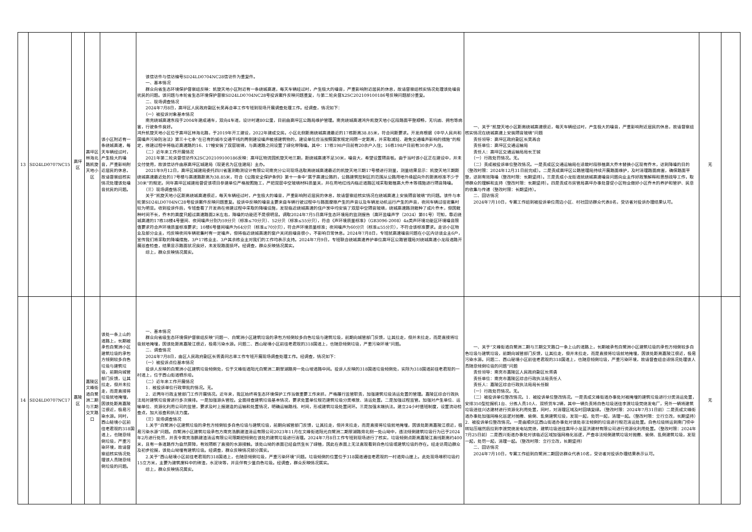| 13 | SD24LD0707NC15 | 高坪区 | 高坪区林海北路凯旋天地小区 | 该小区附近有一条绕城高速，每天车辆经过时，产生极大的噪音，严重影响附近居民的休息，故请督察组核实情况处理该处噪音扰民的问题。 | 该信访件与信访编号SD24LD0704NC28信访件为重复件。 一、基本情况 群众向省生态环境保护督察组反映：凯旋天地小区附近有一条绕城高速，每天车辆经过时，产生极大的噪音，严重影响附近居民的休息，故请督察组核实情况处理该处噪音扰民的问题。该问题与本轮省生态环境保护督察SD24LD0704NC28号投诉案件反映问题重复，与第二轮央督X2SC202109100186号反映问题部分重复。 二、现场调查情况 2024年7月8日，高坪区人民政府副区长吴再合率工作专班到现场开展调查处理工作。经调查，情况如下： （一）被投诉对象基本情况 南充绕城高速东段于2004年建成通车，双向4车道，设计时速80公里，目前由高坪区公路局维护管理。南充绕城高速鸿升凯旋天地小区段路面平整顺畅，无坑凼、拥包等病害，行驶条件良好。 鸿升凯旋天地小区位于高坪区林海北路，于2019年开工建设，2022年建成交房。小区北侧距离绕城高速最近的17栋距离38.85米，符合间距要求。开发商根据《中华人民共和国噪声污染防治法》第三十七条“在已有的城市交通干线的两侧建设噪声敏感建筑物的，建设单位应当按照国家规定间隔一定距离，并采取减轻、避免交通噪声影响的措施”的规定，修建过程中将临近高速路的16、17幢安装了双层玻璃，与高速路之间设置了绿化带降噪。其中：17栋198户目前有20余户入住；16栋198户目前有30余户入住。 （二）近年来工作开展情况 2021年第二轮央督信访件X2SC202109100186反映：高坪区物流园凯旋天地三期，距绕城高速不足30米，噪音大，希望设置隔音板。由于当时该小区正在建设中，并未交付使用，故该信访件由原高坪区城建局（现更名为区住建局）主办。 2021年9月12日，高坪区城建局委托四川省蓬测勘测设计有限公司南充分公司现场选取离绕城高速最近的凯旋天地三期17号楼进行测量，测量结果显示：凯旋天地三期距绕城高速最近处的17号楼与高速路距离为38.85米，符合《公路安全保护条例》第十一条中“属于高速公路的，公路建筑控制区的范围从公路用地外缘起向外的距离标准不少于30米”的规定。同年高坪区城建局督促该项目参建单位严格按图施工，严把双层中空玻璃材料质量关，并在用地红线内临近道路区域采取栽植高大乔木等措施进行隔音降噪。 （三）现场调查情况 关于“凯旋天地小区距离绕城高速很近，每天车辆经过时，产生极大的噪音，严重影响附近居民的休息，故请督察组核实情况在绕城高速上安装隔音玻璃”的问题。该件与本轮第SD24LD0704NC28号投诉案件反映问题重复。投诉中反映的噪音主要来自车辆行驶过程中与路面摩擦产生的声音以及车辆发动机运行产生的声音，夜间车辆过往密集时较为明显。收到投诉件后，专班查看了开发商在修建过程中采取的降噪设施，发现临近绕城高速的住户家中均安装了双层中空隔音玻璃，绕城高速路测栽种了成片乔木，但因栽种时间不长，乔木的高度只超过高速路面2米左右，降噪的功能还不是很明显。调取2024年7月5日高坪生态环境局的监测报告（高环监噪声字（2024）第01号）可知，靠近绕城高速的17栋18楼4号昼间、夜间噪声分别为59分贝（标准≤70分贝）、52分贝（标准≤55分贝），符合《声环境质量标准》（GB3096-2008）4a类声环境功能区环境噪音限值要求符合声环境质量标准要求；10楼6号昼间噪声为64分贝（标准≤70分贝），符合声环境质量标准；夜间噪声为60分贝（标准≤55分贝），不符合该标准要求。走访小区物业及部分业主，均反映夜间车辆密集时有一定噪声，但将临近绕城高速的窗户关闭后噪音很小，不影响日常休息。2024年7月8日，专班就高速噪音问题在小区内访谈业主6户，宣传我们将采取的降噪措施，3户17栋业主、3户其余栋业主对我们的工作均表示支持。2024年7月9日，专班联合绕城高速养护单位高坪区公路管理局对绕城高速小龙段道路开展巡查检查，结果显示路面状况良好，未发现路面损坏。经调查，群众反映情况属实。 综上，群众反映情况属实。 | 一、关于“凯旋天地小区距离绕城高速很近，每天车辆经过时，产生极大的噪音，严重影响附近居民的休息，故请督察组核实情况在绕城高速上安装隔音玻璃”问题 责任领导：高坪区政府副区长吴再合 责任单位：高坪区交通运输局 责任人：高坪区交通运输局局长王铖 （一）行政处罚情况。无。 （二）责成被投诉单位整改情况。一是责成区交通运输局在适栽时段移植高大乔木替换小区现有乔木，达到降噪的目的（整改时限：2024年12月31日前完成）。二是责成高坪区公路管理局持续开展路面维护，及时清理路面病害，确保路面平整，达到有效降噪（整改时限：长期坚持）。三是责成小龙街道就绕城高速噪音问题向业主作好政策解释和思想疏导工作，取得群众的理解和支持（整改时限：长期坚持）。四是责成市房管局高坪办事处督促小区物业做好小区乔木的养护和管护、民意的收集与传递（整改时限：长期坚持）。 二、回访情况 2024年7月10日，专案工作组到被投诉单位周边小区、村社回访群众代表8名，受访者对投诉办理结果认可。 | 无 | |
| 14 | SD24LD0707NC17 | 嘉陵区 | 嘉陵区文峰街道白鹭洲二期与三期交叉路口 | 该处一条上山的道路上，长期被承包白鹭洲小区建筑垃圾的承包方倾倒较多白色垃圾与建筑垃圾，前期向城管部门反馈，让其拉走，但并未拉走，而是直接将垃圾就地掩埋，因该处距离嘉陵江很近，极易污染水源。同时，西山秘境小区前往老君观的318国道上，也随意倾倒垃圾，严重污染环境，故请督察组核实情况处理该人员随意倾倒垃圾的问题。 | 一、基本情况 群众向省级生态环境保护督察组反映“问题一、白鹭洲小区建筑垃圾的承包方倾倒较多白色垃圾与建筑垃圾，前期向城管部门反馈，让其拉走，但并未拉走，而是直接将垃圾就地掩埋，因该处距离嘉陵江很近，极易污染水源。问题二、西山秘境小区前往老君观的318国道上，也随意倾倒垃圾，严重污染环境”问题。 二、调查情况 2024年7月8日，由区人民政府副区长胥勇同志率工作专班开展现场调查处理工作。经调查，情况如下： （一）被投诉点位基本情况 投诉人反映的白鹭洲小区建筑垃圾倾倒处，位于文峰街道阳光白鹭洲二期翠湖路旁一处山坡道路中间。投诉人反映的318国道垃圾倾倒处，实际为318国道前往老君观的一村道上，位于西山街道栖乐垭。 （二）近年来工作开展情况 1．被投诉单位行政审批的情况。无。 2．近两年行政主管部门工作开展情况。近年来，我区始终将生态环境保护工作当做重要工作来抓，严格履行监管职责，加强建筑垃圾清运处置的管理。嘉陵区综合行政执法局对建筑垃圾曾进行多次摸排。一是加强源头管控。全面排查建筑垃圾基本情况，要求处置单位规范建筑垃圾分类堆放、清运处置。二是加强过程监管。加强对产生单位、运输单位、资源化利用公司的监管，要求及时上报建造的运输和处置情况，明确运输路线、时间，形成建筑垃圾处置闭环。三是加强末端执法。建立24小时值班制度，设置流动检查点，加大巡查和执法力度。 （三）现场调查情况 1.关于“白鹭洲小区建筑垃圾的承包方倾倒较多白色垃圾与建筑垃圾，前期向城管部门反馈，让其拉走，但并未拉走，而是直接将垃圾就地掩埋，因该处距离嘉陵江很近，极易污染水源”问题。白鹭洲小区建筑垃圾承包方南充浩鹏建渣清运有限公司2023年11月在文峰街道阳光白鹭洲二期翠湖路旁北侧一处山坳中，违法倾倒建筑垃圾行为已于2024年2月进行处罚，并责令南充浩鹏建渣清运有限公司限期把倾倒在该处的建筑垃圾进行清理。2024年7月8日工作专班到现场进行了核实，垃圾倾倒点距离嘉陵江直线距离约400米，且有一条道路作为自然屏障，有效隔断了直接的水源接触。该处山坳的表面已经自然生长了绿植，因此在表面上无法直观看到白色垃圾或建筑垃圾的存在。经走访周边群众及初步挖掘，该处山坳埋有建筑垃圾。经调查，群众反映情况部分属实。 2.关于“西山秘境小区前往老君观的318国道上，也随意倾倒垃圾，严重污染环境”问题。垃圾倾倒的位置位于318国道通往老君观的一村道旁山崖上。此处现场堆积垃圾约15立方米，主要为建筑废料中的砖渣，水泥块等，并且伴有少量白色垃圾。经调查，群众反映情况属实。 综上，群众反映情况属实。 | 一、关于“文峰街道白鹭洲二期与三期交叉路口一条上山的道路上，长期被承包白鹭洲小区建筑垃圾的承包方倾倒较多白色垃圾与建筑垃圾，前期向城管部门反馈，让其拉走，但并未拉走，而是直接将垃圾就地掩埋，因该处距离嘉陵江很近，极易污染水源。问题二、西山秘境小区前往老君观的318国道上，也随意倾倒垃圾，严重污染环境，故请督查组合适情况处理该人员随意倾倒垃圾的问题”问题 责任领导：南充市嘉陵区人民政府副区长胥勇 责任单位：南充市嘉陵区综合行政执法局责任人 责任人：嘉陵区综合行政执法局局长任毅 （一）行政处罚情况。无。 （二）被投诉单位整改情况。1．被投诉单位整改情况。一是责成文峰街道办事处对被掩埋的建筑垃圾进行分类清运处置，安排350型挖掘机1台、分拣人员10人、双桥货车2辆，其中一辆负责将白色垃圾送往李渡垃圾焚烧发电厂，另外一辆将建筑垃圾送往兴达建材进行资源化利用处置，同时，对清理区域及时回填复绿。（整改时限：2024年7月31日前）二是责成文峰街道办事处加强网格化巡逻对抛撒、偷倒、乱倒建筑垃圾，发现一起，处罚一起，清理一起。（整改时限：立行立改，长期坚持）2．被投诉单位整改情况。一是由顺庆区西山街道办事处对该处非法倾倒的垃圾进行规范清运处置。白色垃圾转运到南门坝中转站压缩然后拉到李渡焚烧发电站焚烧，建筑垃圾送往高坪小龙蓝洪建材有限公司进行资源化利用处置。（整改时限：2024年7月25日前）二是西兴街道办事处对该临近区域加强网格化巡逻，严查非法倾倒建筑垃圾对抛撒、偷倒、乱倒建筑垃圾，发现一起，处罚一起，清理一起。（整改时限：立行立改，长期坚持） 二、回访情况 2024年7月10日，专案工作组到白鹭洲二期回访群众代表10名，受访者对投诉办理结果表示认可。 | 无 | |